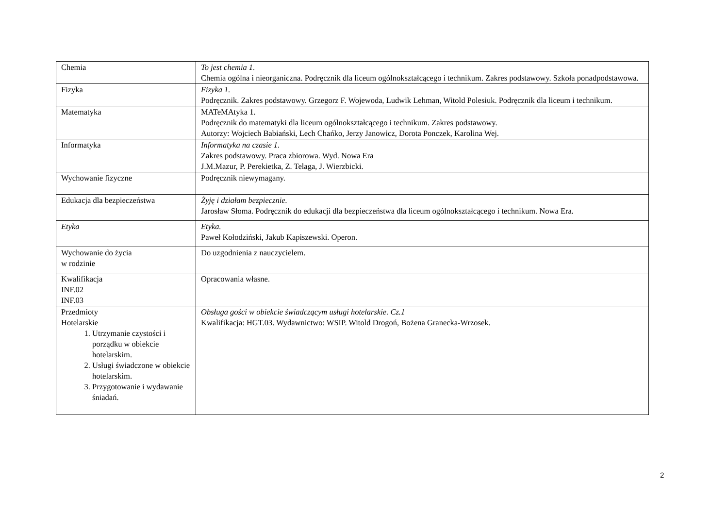| Chemia | To jest chemia 1 . Chemia ogólna i nieorganiczna. Podręcznik dla liceum ogólnokształcącego i technikum. Zakres podstawowy. Szkoła ponadpodstawowa. |
| Fizyka | Fizyka 1. Podręcznik. Zakres podstawowy. Grzegorz F. Wojewoda, Ludwik Lehman, Witold Polesiuk. Podręcznik dla liceum i technikum. |
| Matematyka | MATeMAtyka 1. Podręcznik do matematyki dla liceum ogólnokształcącego i technikum. Zakres podstawowy. Autorzy: Wojciech Babiański, Lech Chańko, Jerzy Janowicz, Dorota Ponczek, Karolina Wej. |
| Informatyka | Informatyka na czasie 1 . Zakres podstawowy. Praca zbiorowa. Wyd. Nowa Era J.M.Mazur, P. Perekietka, Z. Telaga, J. Wierzbicki. |
| Wychowanie fizyczne | Podręcznik niewymagany. |
| Edukacja dla bezpieczeństwa | Żyję i działam bezpiecznie. Jarosław Słoma. Podręcznik do edukacji dla bezpieczeństwa dla liceum ogólnokształcącego i technikum. Nowa Era. |
| Etyka | Etyka. Paweł Kołodziński, Jakub Kapiszewski. Operon. |
| Wychowanie do życia w rodzinie | Do uzgodnienia z nauczycielem. |
| Kwalifikacja INF.02 INF.03 | Opracowania własne. |
| Przedmioty Hotelarskie 1. Utrzymanie czystości i porządku w obiekcie hotelarskim. 2. Usługi świadczone w obiekcie hotelarskim. 3. Przygotowanie i wydawanie śniadań. | Obsługa gości w obiekcie świadczącym usługi hotelarskie. Cz.1 Kwalifikacja: HGT.03. Wydawnictwo: WSIP. Witold Drogoń, Bożena Granecka-Wrzosek. |
2